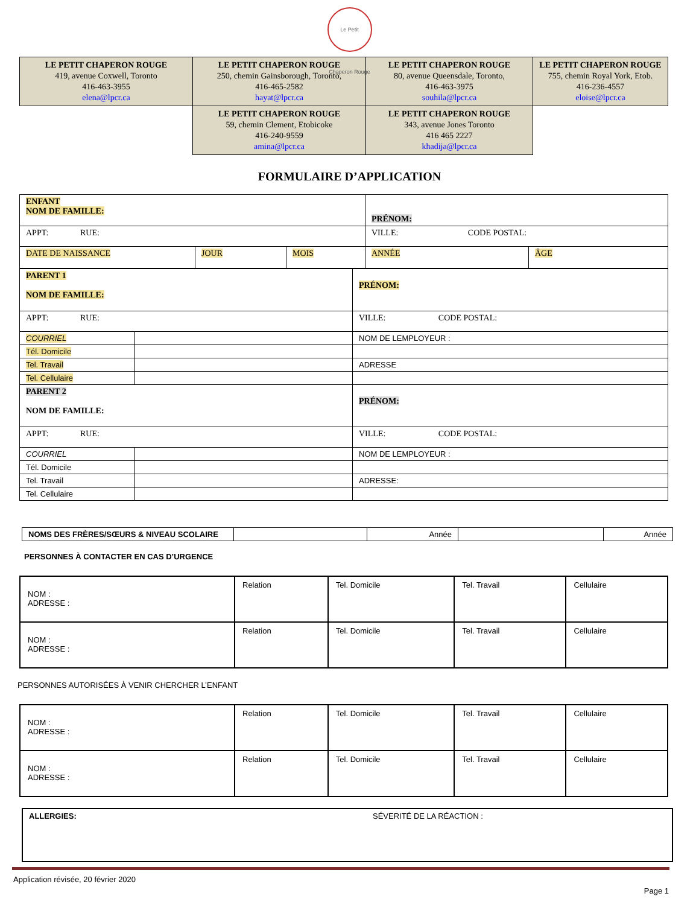Le Petit Chaperon Rouge
| LE PETIT CHAPERON ROUGE 419, avenue Coxwell, Toronto 416-463-3955 elena@lpcr.ca | LE PETIT CHAPERON ROUGE 250, chemin Gainsborough, Toronto, 416-465-2582 hayat@lpcr.ca | LE PETIT CHAPERON ROUGE 80, avenue Queensdale, Toronto, 416-463-3975 souhila@lpcr.ca | LE PETIT CHAPERON ROUGE 755, chemin Royal York, Etob. 416-236-4557 eloise@lpcr.ca |
| | LE PETIT CHAPERON ROUGE 59, chemin Clement, Etobicoke 416-240-9559 amina@lpcr.ca | LE PETIT CHAPERON ROUGE 343, avenue Jones Toronto 416 465 2227 khadija@lpcr.ca | |
FORMULAIRE D’APPLICATION
| ENFANT NOM DE FAMILLE: | | | PRÉNOM: | |
| APPT: RUE: | | | VILLE: CODE POSTAL: | |
| DATE DE NAISSANCE | JOUR | MOIS | ANNÉE | ÂGE |
| PARENT 1 NOM DE FAMILLE: | | PRÉNOM: |
| APPT: RUE: | | VILLE: CODE POSTAL: |
| COURRIEL | | NOM DE LEMPLOYEUR : |
| Tél. Domicile | | |
| Tel. Travail | | ADRESSE |
| Tel. Cellulaire | | |
| PARENT 2 NOM DE FAMILLE: | | PRÉNOM: |
| APPT: RUE: | | VILLE: CODE POSTAL: |
| COURRIEL | | NOM DE LEMPLOYEUR : |
| Tél. Domicile | | |
| Tel. Travail | | ADRESSE: |
| Tel. Cellulaire | | |
| NOMS DES FRÈRES/SŒURS & NIVEAU SCOLAIRE | | Année | | Année |
PERSONNES À CONTACTER EN CAS D’URGENCE
| NOM : ADRESSE : | Relation | Tel. Domicile | Tel. Travail | Cellulaire |
| NOM : ADRESSE : | Relation | Tel. Domicile | Tel. Travail | Cellulaire |
PERSONNES AUTORISÉES À VENIR CHERCHER L’ENFANT
| NOM : ADRESSE : | Relation | Tel. Domicile | Tel. Travail | Cellulaire |
| NOM : ADRESSE : | Relation | Tel. Domicile | Tel. Travail | Cellulaire |
ALLERGIES: SÉVERITÉ DE LA RÉACTION :
Application révisée, 20 février 2020
Page 1